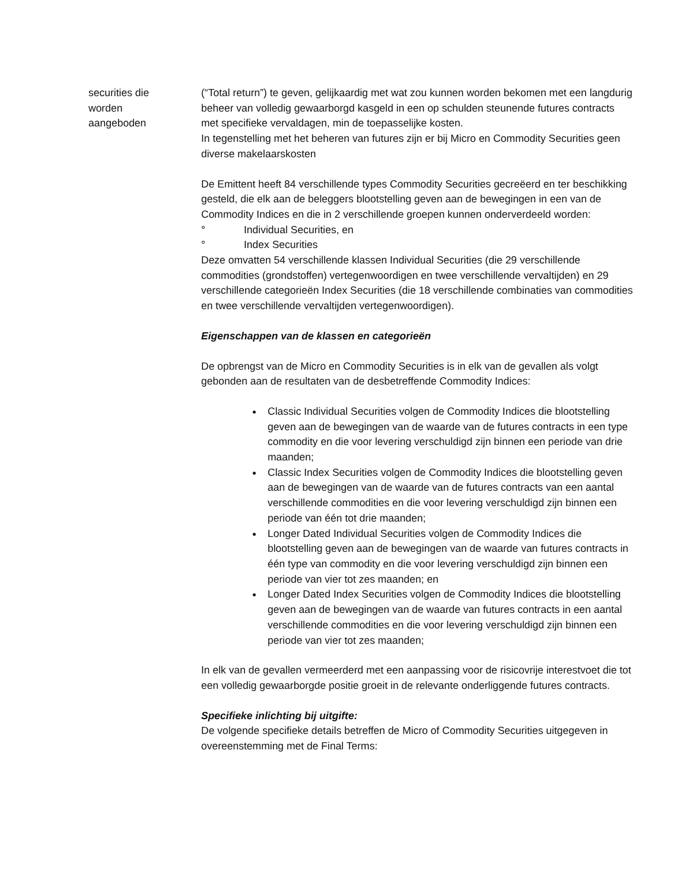securities die
worden
aangeboden
(“Total return”) te geven, gelijkaardig met wat zou kunnen worden bekomen met een langdurig beheer van volledig gewaarborgd kasgeld in een op schulden steunende futures contracts met specifieke vervaldagen, min de toepasselijke kosten.
In tegenstelling met het beheren van futures zijn er bij Micro en Commodity Securities geen diverse makelaarskosten
De Emittent heeft 84 verschillende types Commodity Securities gecreëerd en ter beschikking gesteld, die elk aan de beleggers blootstelling geven aan de bewegingen in een van de Commodity Indices en die in 2 verschillende groepen kunnen onderverdeeld worden:
° Individual Securities, en
° Index Securities
Deze omvatten 54 verschillende klassen Individual Securities (die 29 verschillende commodities (grondstoffen) vertegenwoordigen en twee verschillende vervaltijden) en 29 verschillende categorieën Index Securities (die 18 verschillende combinaties van commodities en twee verschillende vervaltijden vertegenwoordigen).
Eigenschappen van de klassen en categorieën
De opbrengst van de Micro en Commodity Securities is in elk van de gevallen als volgt gebonden aan de resultaten van de desbetreffende Commodity Indices:
Classic Individual Securities volgen de Commodity Indices die blootstelling geven aan de bewegingen van de waarde van de futures contracts in een type commodity en die voor levering verschuldigd zijn binnen een periode van drie maanden;
Classic Index Securities volgen de Commodity Indices die blootstelling geven aan de bewegingen van de waarde van de futures contracts van een aantal verschillende commodities en die voor levering verschuldigd zijn binnen een periode van één tot drie maanden;
Longer Dated Individual Securities volgen de Commodity Indices die blootstelling geven aan de bewegingen van de waarde van futures contracts in één type van commodity en die voor levering verschuldigd zijn binnen een periode van vier tot zes maanden; en
Longer Dated Index Securities volgen de Commodity Indices die blootstelling geven aan de bewegingen van de waarde van futures contracts in een aantal verschillende commodities en die voor levering verschuldigd zijn binnen een periode van vier tot zes maanden;
In elk van de gevallen vermeerderd met een aanpassing voor de risicovrije interestvoet die tot een volledig gewaarborgde positie groeit in de relevante onderliggende futures contracts.
Specifieke inlichting bij uitgifte:
De volgende specifieke details betreffen de Micro of Commodity Securities uitgegeven in overeenstemming met de Final Terms: